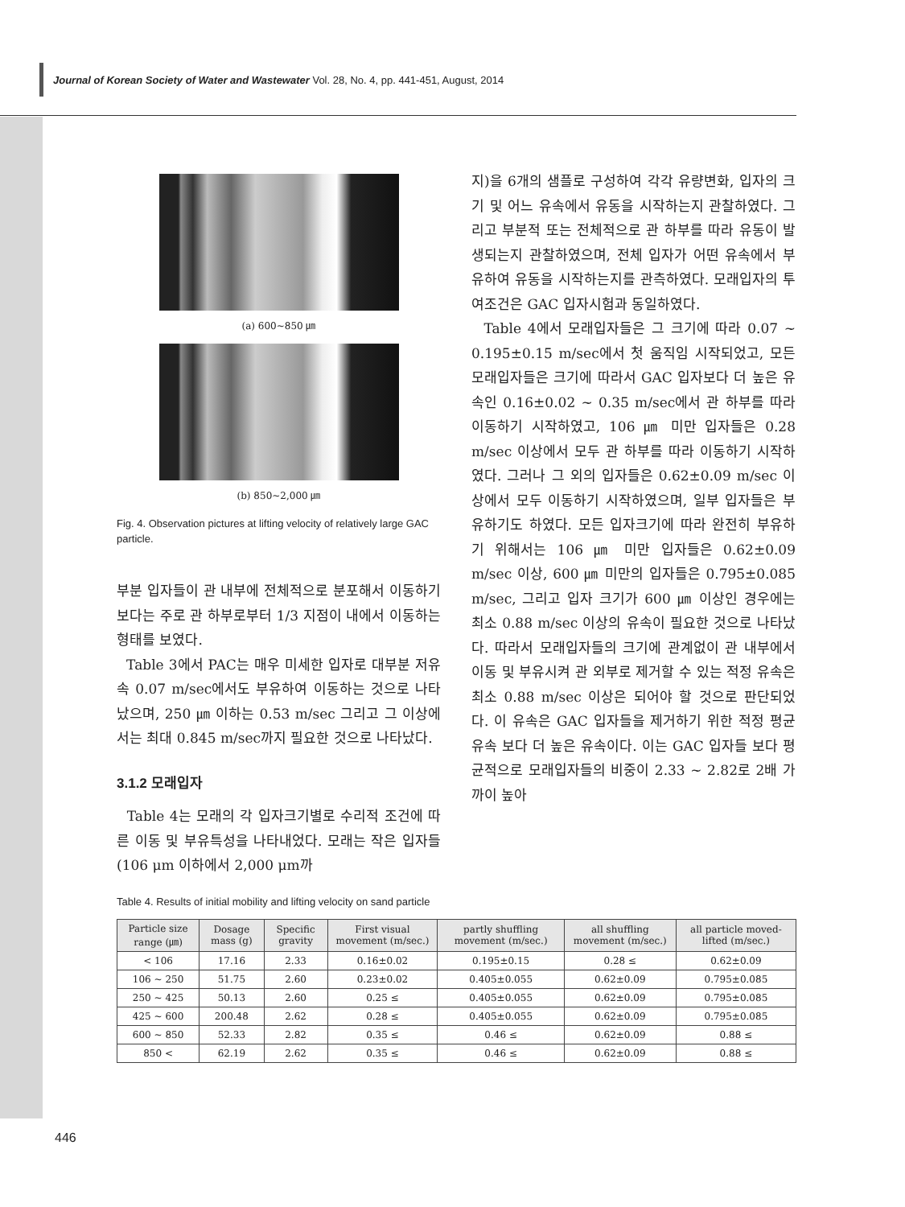Journal of Korean Society of Water and Wastewater Vol. 28, No. 4, pp. 441-451, August, 2014
(a) 600~850 ㎛
(b) 850~2,000 ㎛
Fig. 4. Observation pictures at lifting velocity of relatively large GAC particle.
부분 입자들이 관 내부에 전체적으로 분포해서 이동하기보다는 주로 관 하부로부터 1/3 지점이 내에서 이동하는 형태를 보였다.
Table 3에서 PAC는 매우 미세한 입자로 대부분 저유속 0.07 m/sec에서도 부유하여 이동하는 것으로 나타났으며, 250 ㎛ 이하는 0.53 m/sec 그리고 그 이상에서는 최대 0.845 m/sec까지 필요한 것으로 나타났다.
3.1.2 모래입자
Table 4는 모래의 각 입자크기별로 수리적 조건에 따른 이동 및 부유특성을 나타내었다. 모래는 작은 입자들(106 μm 이하에서 2,000 μm까
지)을 6개의 샘플로 구성하여 각각 유량변화, 입자의 크기 및 어느 유속에서 유동을 시작하는지 관찰하였다. 그리고 부분적 또는 전체적으로 관 하부를 따라 유동이 발생되는지 관찰하였으며, 전체 입자가 어떤 유속에서 부유하여 유동을 시작하는지를 관측하였다. 모래입자의 투여조건은 GAC 입자시험과 동일하였다.
Table 4에서 모래입자들은 그 크기에 따라 0.07 ~ 0.195±0.15 m/sec에서 첫 움직임 시작되었고, 모든 모래입자들은 크기에 따라서 GAC 입자보다 더 높은 유속인 0.16±0.02 ~ 0.35 m/sec에서 관 하부를 따라 이동하기 시작하였고, 106 ㎛ 미만 입자들은 0.28 m/sec 이상에서 모두 관 하부를 따라 이동하기 시작하였다. 그러나 그 외의 입자들은 0.62±0.09 m/sec 이상에서 모두 이동하기 시작하였으며, 일부 입자들은 부유하기도 하였다. 모든 입자크기에 따라 완전히 부유하기 위해서는 106 ㎛ 미만 입자들은 0.62±0.09 m/sec 이상, 600 ㎛ 미만의 입자들은 0.795±0.085 m/sec, 그리고 입자 크기가 600 ㎛ 이상인 경우에는 최소 0.88 m/sec 이상의 유속이 필요한 것으로 나타났다. 따라서 모래입자들의 크기에 관계없이 관 내부에서 이동 및 부유시켜 관 외부로 제거할 수 있는 적정 유속은 최소 0.88 m/sec 이상은 되어야 할 것으로 판단되었다. 이 유속은 GAC 입자들을 제거하기 위한 적정 평균유속 보다 더 높은 유속이다. 이는 GAC 입자들 보다 평균적으로 모래입자들의 비중이 2.33 ~ 2.82로 2배 가까이 높아
Table 4. Results of initial mobility and lifting velocity on sand particle
| Particle size range (㎛) | Dosage mass (g) | Specific gravity | First visual movement (m/sec.) | partly shuffling movement (m/sec.) | all shuffling movement (m/sec.) | all particle moved-lifted (m/sec.) |
| --- | --- | --- | --- | --- | --- | --- |
| < 106 | 17.16 | 2.33 | 0.16±0.02 | 0.195±0.15 | 0.28 ≤ | 0.62±0.09 |
| 106 ~ 250 | 51.75 | 2.60 | 0.23±0.02 | 0.405±0.055 | 0.62±0.09 | 0.795±0.085 |
| 250 ~ 425 | 50.13 | 2.60 | 0.25 ≤ | 0.405±0.055 | 0.62±0.09 | 0.795±0.085 |
| 425 ~ 600 | 200.48 | 2.62 | 0.28 ≤ | 0.405±0.055 | 0.62±0.09 | 0.795±0.085 |
| 600 ~ 850 | 52.33 | 2.82 | 0.35 ≤ | 0.46 ≤ | 0.62±0.09 | 0.88 ≤ |
| 850 < | 62.19 | 2.62 | 0.35 ≤ | 0.46 ≤ | 0.62±0.09 | 0.88 ≤ |
446